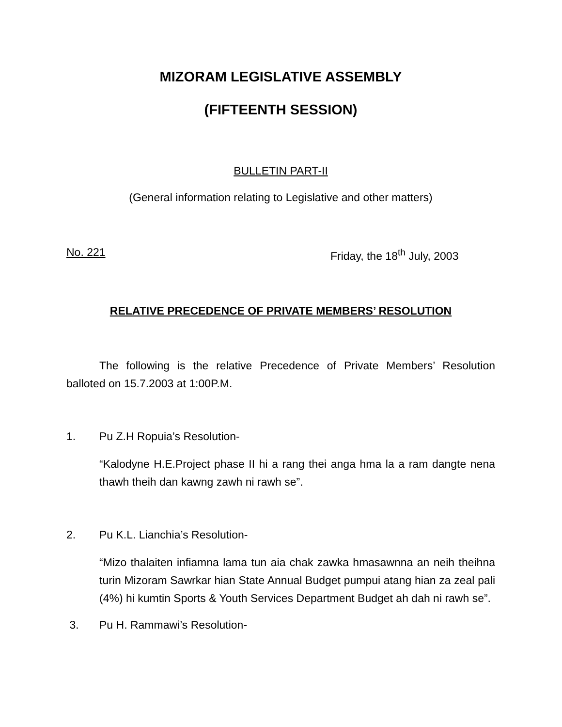MIZORAM LEGISLATIVE ASSEMBLY
(FIFTEENTH SESSION)
BULLETIN PART-II
(General information relating to Legislative and other matters)
No. 221 Friday, the 18<sup>th</sup> July, 2003
RELATIVE PRECEDENCE OF PRIVATE MEMBERS’ RESOLUTION
The following is the relative Precedence of Private Members’ Resolution balloted on 15.7.2003 at 1:00P.M.
1. Pu Z.H Ropuia’s Resolution-
“Kalodyne H.E.Project phase II hi a rang thei anga hma la a ram dangte nena thawh theih dan kawng zawh ni rawh se”.
2. Pu K.L. Lianchia’s Resolution-
“Mizo thalaiten infiamna lama tun aia chak zawka hmasawnna an neih theihna turin Mizoram Sawrkar hian State Annual Budget pumpui atang hian za zeal pali (4%) hi kumtin Sports & Youth Services Department Budget ah dah ni rawh se”.
3. Pu H. Rammawi’s Resolution-